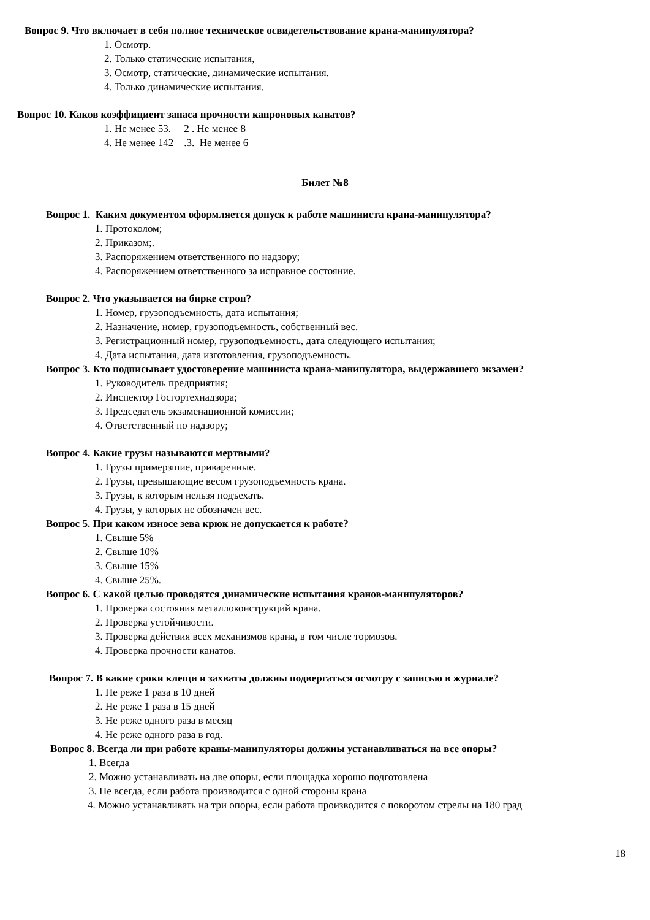Вопрос 9. Что включает в себя полное техническое освидетельствование крана-манипулятора?
1. Осмотр.
2. Только статические испытания,
3. Осмотр, статические, динамические испытания.
4. Только динамические испытания.
Вопрос 10. Каков коэффициент запаса прочности капроновых канатов?
1. Не менее 53. 2 . Не менее 8
4. Не менее 142 .3. Не менее 6
Билет №8
Вопрос 1. Каким документом оформляется допуск к работе машиниста крана-манипулятора?
1. Протоколом;
2. Приказом;.
3. Распоряжением ответственного по надзору;
4. Распоряжением ответственного за исправное состояние.
Вопрос 2. Что указывается на бирке строп?
1. Номер, грузоподъемность, дата испытания;
2. Назначение, номер, грузоподъемность, собственный вес.
3. Регистрационный номер, грузоподъемность, дата следующего испытания;
4. Дата испытания, дата изготовления, грузоподъемность.
Вопрос 3. Кто подписывает удостоверение машиниста крана-манипулятора, выдержавшего экзамен?
1. Руководитель предприятия;
2. Инспектор Госгортехнадзора;
3. Председатель экзаменационной комиссии;
4. Ответственный по надзору;
Вопрос 4. Какие грузы называются мертвыми?
1. Грузы примерзшие, приваренные.
2. Грузы, превышающие весом грузоподъемность крана.
3. Грузы, к которым нельзя подъехать.
4. Грузы, у которых не обозначен вес.
Вопрос 5. При каком износе зева крюк не допускается к работе?
1. Свыше 5%
2. Свыше 10%
3. Свыше 15%
4. Свыше 25%.
Вопрос 6. С какой целью проводятся динамические испытания кранов-манипуляторов?
1. Проверка состояния металлоконструкций крана.
2. Проверка устойчивости.
3. Проверка действия всех механизмов крана, в том числе тормозов.
4. Проверка прочности канатов.
Вопрос 7. В какие сроки клещи и захваты должны подвергаться осмотру с записью в журнале?
1. Не реже 1 раза в 10 дней
2. Не реже 1 раза в 15 дней
3. Не реже одного раза в месяц
4. Не реже одного раза в год.
Вопрос 8. Всегда ли при работе краны-манипуляторы должны устанавливаться на все опоры?
1. Всегда
2. Можно устанавливать на две опоры, если площадка хорошо подготовлена
3. Не всегда, если работа производится с одной стороны крана
4. Можно устанавливать на три опоры, если работа производится с поворотом стрелы на 180 град
18